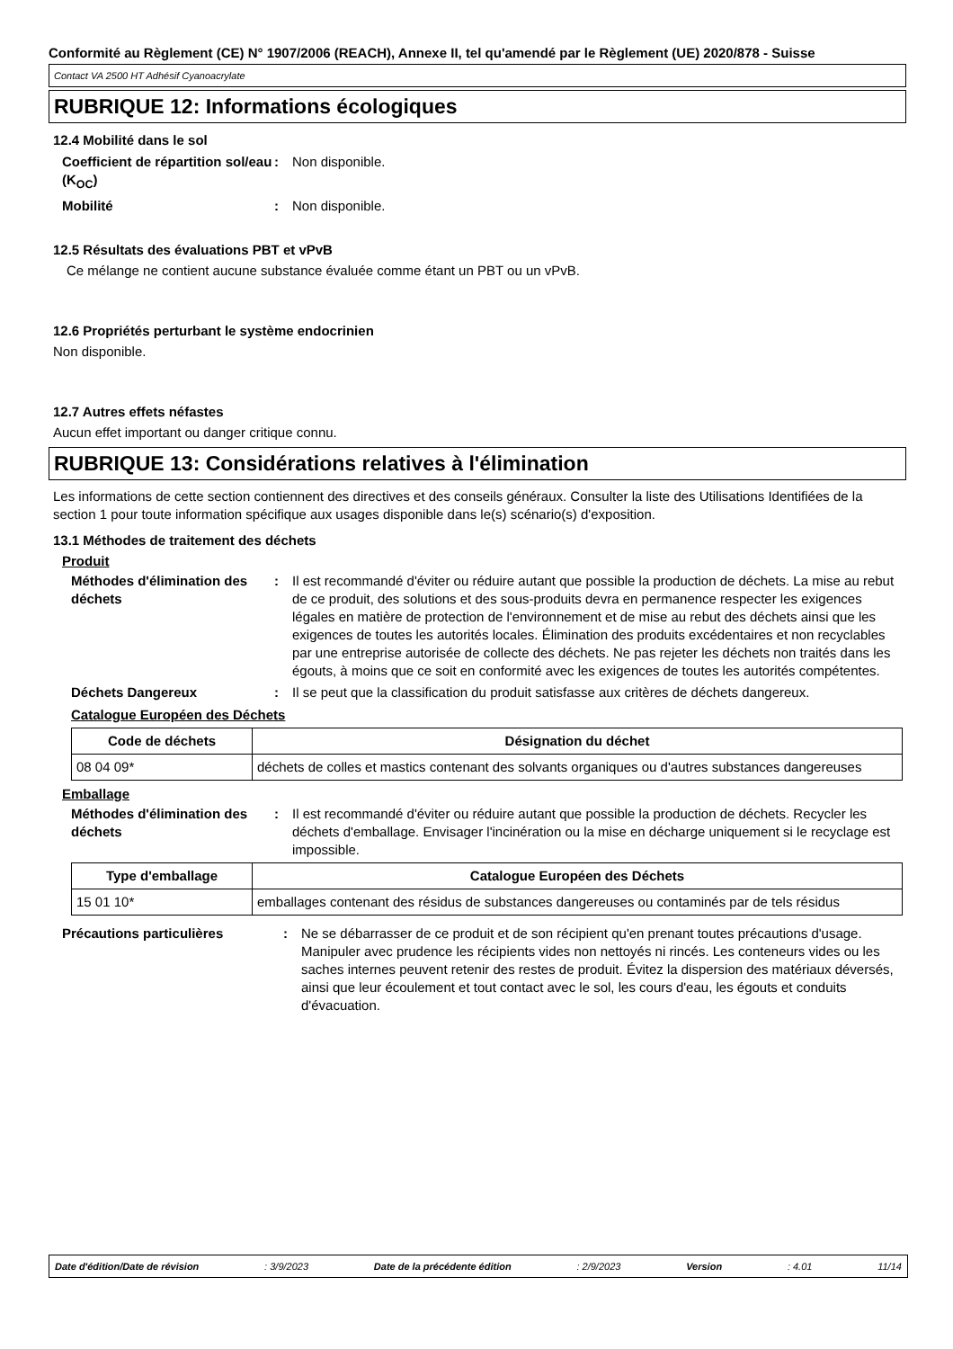Conformité au Règlement (CE) N° 1907/2006 (REACH), Annexe II, tel qu'amendé par le Règlement (UE) 2020/878 - Suisse
Contact VA 2500 HT Adhésif Cyanoacrylate
RUBRIQUE 12: Informations écologiques
12.4 Mobilité dans le sol
Coefficient de répartition sol/eau (K<sub>OC</sub>)
: Non disponible.
Mobilité : Non disponible.
12.5 Résultats des évaluations PBT et vPvB
Ce mélange ne contient aucune substance évaluée comme étant un PBT ou un vPvB.
12.6 Propriétés perturbant le système endocrinien
Non disponible.
12.7 Autres effets néfastes
Aucun effet important ou danger critique connu.
RUBRIQUE 13: Considérations relatives à l'élimination
Les informations de cette section contiennent des directives et des conseils généraux. Consulter la liste des Utilisations Identifiées de la section 1 pour toute information spécifique aux usages disponible dans le(s) scénario(s) d'exposition.
13.1 Méthodes de traitement des déchets
Produit
Méthodes d'élimination des déchets
: Il est recommandé d'éviter ou réduire autant que possible la production de déchets. La mise au rebut de ce produit, des solutions et des sous-produits devra en permanence respecter les exigences légales en matière de protection de l'environnement et de mise au rebut des déchets ainsi que les exigences de toutes les autorités locales. Élimination des produits excédentaires et non recyclables par une entreprise autorisée de collecte des déchets. Ne pas rejeter les déchets non traités dans les égouts, à moins que ce soit en conformité avec les exigences de toutes les autorités compétentes.
Déchets Dangereux : Il se peut que la classification du produit satisfasse aux critères de déchets dangereux.
Catalogue Européen des Déchets
| Code de déchets | Désignation du déchet |
| --- | --- |
| 08 04 09* | déchets de colles et mastics contenant des solvants organiques ou d'autres substances dangereuses |
Emballage
Méthodes d'élimination des déchets
: Il est recommandé d'éviter ou réduire autant que possible la production de déchets. Recycler les déchets d'emballage. Envisager l'incinération ou la mise en décharge uniquement si le recyclage est impossible.
| Type d'emballage | Catalogue Européen des Déchets |
| --- | --- |
| 15 01 10* | emballages contenant des résidus de substances dangereuses ou contaminés par de tels résidus |
Précautions particulières : Ne se débarrasser de ce produit et de son récipient qu'en prenant toutes précautions d'usage. Manipuler avec prudence les récipients vides non nettoyés ni rincés. Les conteneurs vides ou les saches internes peuvent retenir des restes de produit. Évitez la dispersion des matériaux déversés, ainsi que leur écoulement et tout contact avec le sol, les cours d'eau, les égouts et conduits d'évacuation.
Date d'édition/Date de révision : 3/9/2023 Date de la précédente édition : 2/9/2023 Version : 4.01 11/14